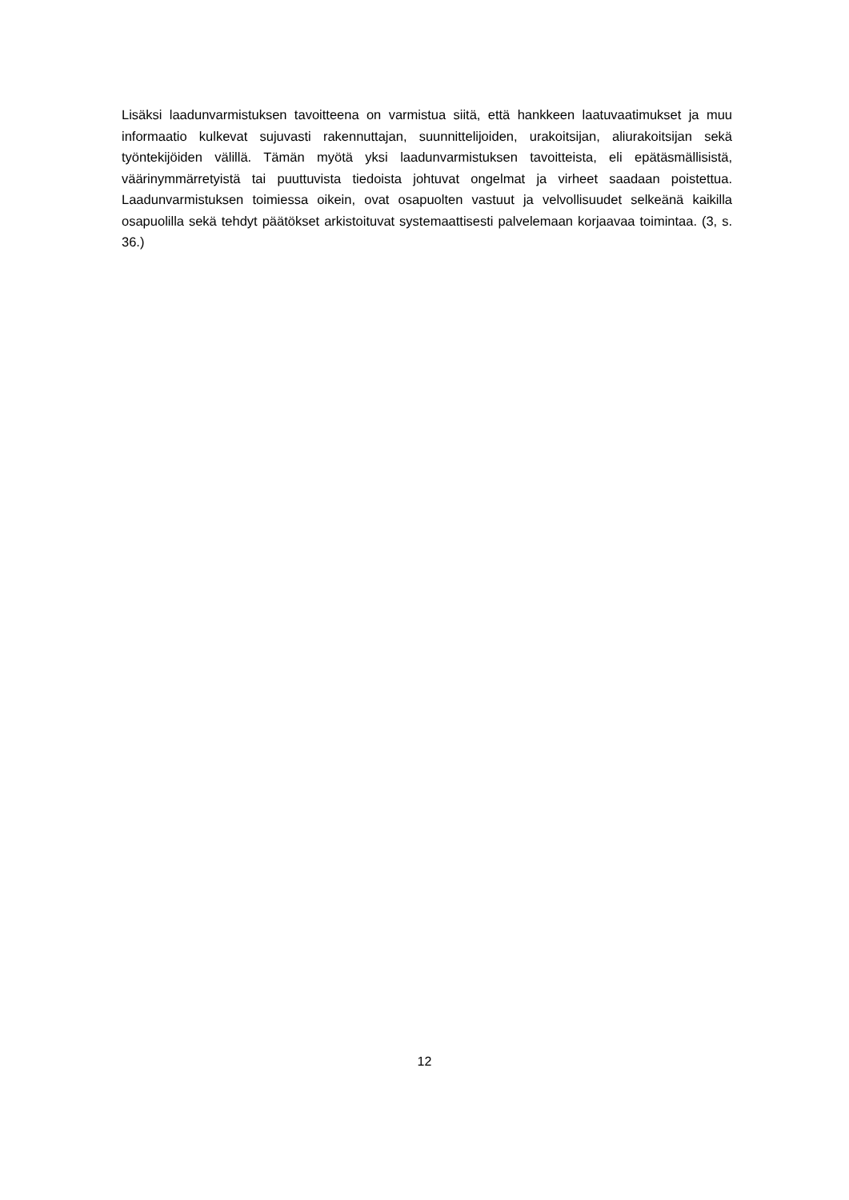Lisäksi laadunvarmistuksen tavoitteena on varmistua siitä, että hankkeen laatuvaatimukset ja muu informaatio kulkevat sujuvasti rakennuttajan, suunnittelijoiden, urakoitsijan, aliurakoitsijan sekä työntekijöiden välillä. Tämän myötä yksi laadunvarmistuksen tavoitteista, eli epätäsmällisistä, väärinymmärretyistä tai puuttuvista tiedoista johtuvat ongelmat ja virheet saadaan poistettua. Laadunvarmistuksen toimiessa oikein, ovat osapuolten vastuut ja velvollisuudet selkeänä kaikilla osapuolilla sekä tehdyt päätökset arkistoituvat systemaattisesti palvelemaan korjaavaa toimintaa. (3, s. 36.)
12